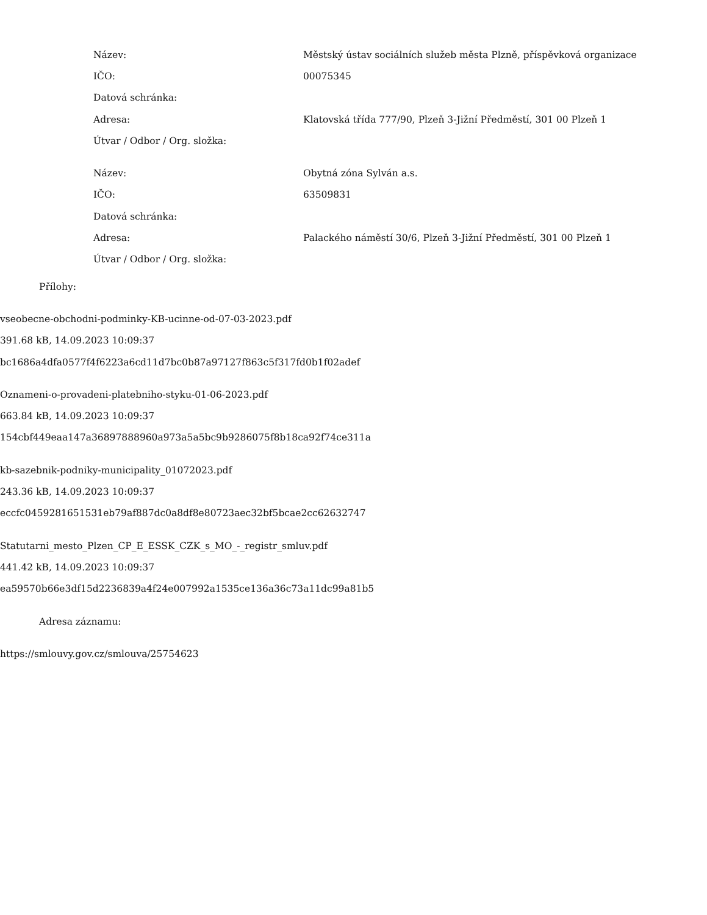| Název: | Městský ústav sociálních služeb města Plzně, příspěvková organizace |
| IČO: | 00075345 |
| Datová schránka: | |
| Adresa: | Klatovská třída 777/90, Plzeň 3-Jižní Předměstí, 301 00 Plzeň 1 |
| Útvar / Odbor / Org. složka: | |
| Název: | Obytná zóna Sylván a.s. |
| IČO: | 63509831 |
| Datová schránka: | |
| Adresa: | Palackého náměstí 30/6, Plzeň 3-Jižní Předměstí, 301 00 Plzeň 1 |
| Útvar / Odbor / Org. složka: | |
Přílohy:
vseobecne-obchodni-podminky-KB-ucinne-od-07-03-2023.pdf
391.68 kB, 14.09.2023 10:09:37
bc1686a4dfa0577f4f6223a6cd11d7bc0b87a97127f863c5f317fd0b1f02adef
Oznameni-o-provadeni-platebniho-styku-01-06-2023.pdf
663.84 kB, 14.09.2023 10:09:37
154cbf449eaa147a36897888960a973a5a5bc9b9286075f8b18ca92f74ce311a
kb-sazebnik-podniky-municipality_01072023.pdf
243.36 kB, 14.09.2023 10:09:37
eccfc0459281651531eb79af887dc0a8df8e80723aec32bf5bcae2cc62632747
Statutarni_mesto_Plzen_CP_E_ESSK_CZK_s_MO_-_registr_smluv.pdf
441.42 kB, 14.09.2023 10:09:37
ea59570b66e3df15d2236839a4f24e007992a1535ce136a36c73a11dc99a81b5
Adresa záznamu:
https://smlouvy.gov.cz/smlouva/25754623